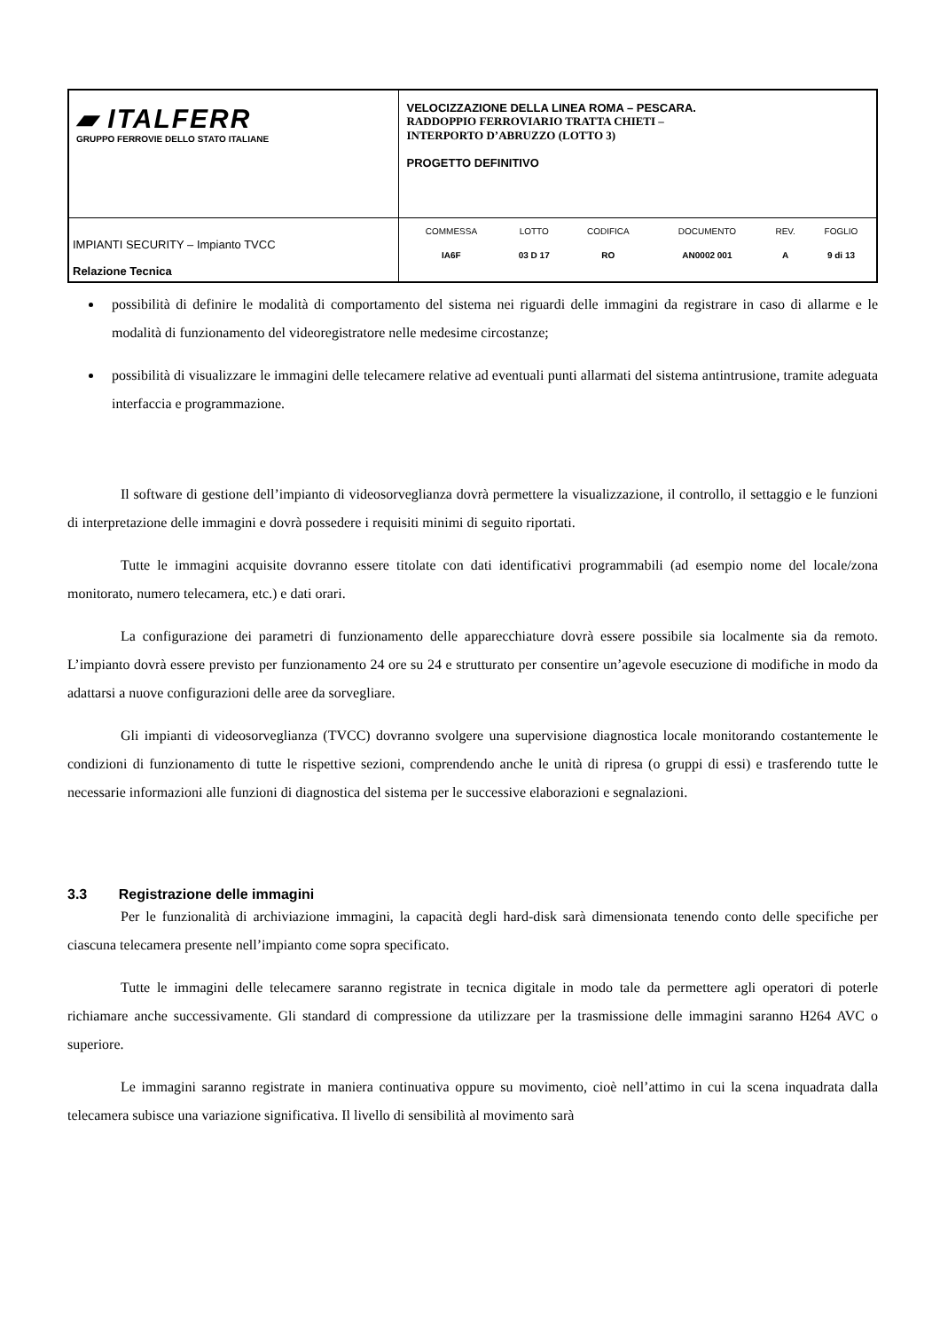| ▰ ITALFERR GRUPPO FERROVIE DELLO STATO ITALIANE | VELOCIZZAZIONE DELLA LINEA ROMA – PESCARA. RADDOPPIO FERROVIARIO TRATTA CHIETI – INTERPORTO D’ABRUZZO (LOTTO 3) PROGETTO DEFINITIVO |
| IMPIANTI SECURITY – Impianto TVCC Relazione Tecnica | / COMMESSA / LOTTO / CODIFICA / DOCUMENTO / REV. / FOGLIO / / IA6F / 03 D 17 / RO / AN0002 001 / A / 9 di 13 / |
possibilità di definire le modalità di comportamento del sistema nei riguardi delle immagini da registrare in caso di allarme e le modalità di funzionamento del videoregistratore nelle medesime circostanze;
possibilità di visualizzare le immagini delle telecamere relative ad eventuali punti allarmati del sistema antintrusione, tramite adeguata interfaccia e programmazione.
Il software di gestione dell’impianto di videosorveglianza dovrà permettere la visualizzazione, il controllo, il settaggio e le funzioni di interpretazione delle immagini e dovrà possedere i requisiti minimi di seguito riportati.
Tutte le immagini acquisite dovranno essere titolate con dati identificativi programmabili (ad esempio nome del locale/zona monitorato, numero telecamera, etc.) e dati orari.
La configurazione dei parametri di funzionamento delle apparecchiature dovrà essere possibile sia localmente sia da remoto. L’impianto dovrà essere previsto per funzionamento 24 ore su 24 e strutturato per consentire un’agevole esecuzione di modifiche in modo da adattarsi a nuove configurazioni delle aree da sorvegliare.
Gli impianti di videosorveglianza (TVCC) dovranno svolgere una supervisione diagnostica locale monitorando costantemente le condizioni di funzionamento di tutte le rispettive sezioni, comprendendo anche le unità di ripresa (o gruppi di essi) e trasferendo tutte le necessarie informazioni alle funzioni di diagnostica del sistema per le successive elaborazioni e segnalazioni.
3.3 Registrazione delle immagini
Per le funzionalità di archiviazione immagini, la capacità degli hard-disk sarà dimensionata tenendo conto delle specifiche per ciascuna telecamera presente nell’impianto come sopra specificato.
Tutte le immagini delle telecamere saranno registrate in tecnica digitale in modo tale da permettere agli operatori di poterle richiamare anche successivamente. Gli standard di compressione da utilizzare per la trasmissione delle immagini saranno H264 AVC o superiore.
Le immagini saranno registrate in maniera continuativa oppure su movimento, cioè nell’attimo in cui la scena inquadrata dalla telecamera subisce una variazione significativa. Il livello di sensibilità al movimento sarà